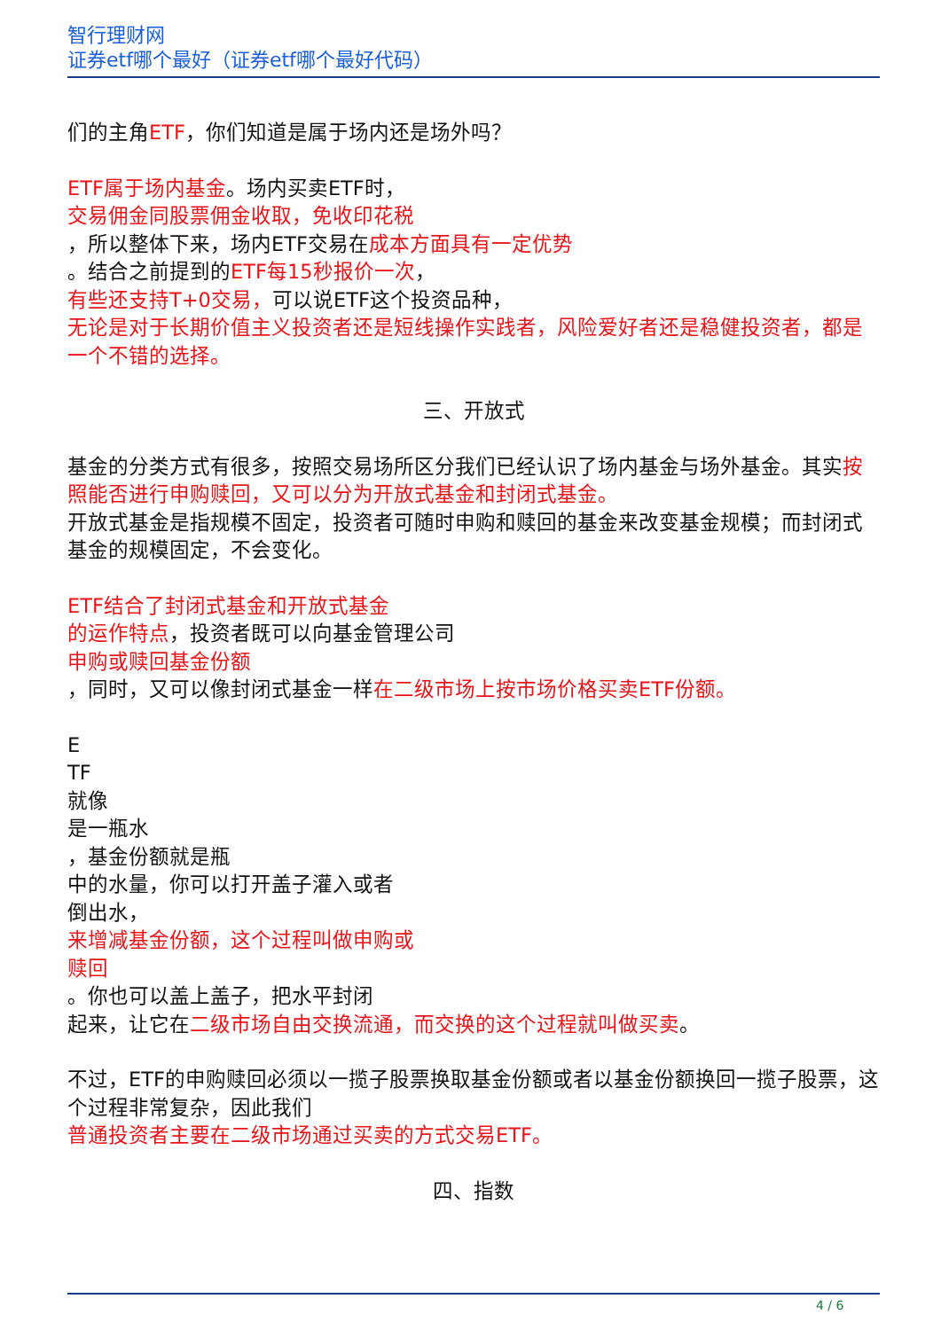智行理财网
证券etf哪个最好（证券etf哪个最好代码）
们的主角ETF，你们知道是属于场内还是场外吗？
ETF属于场内基金。场内买卖ETF时，
交易佣金同股票佣金收取，免收印花税
，所以整体下来，场内ETF交易在成本方面具有一定优势
。结合之前提到的ETF每15秒报价一次，
有些还支持T+0交易，可以说ETF这个投资品种，
无论是对于长期价值主义投资者还是短线操作实践者，风险爱好者还是稳健投资者，都是一个不错的选择。
三、开放式
基金的分类方式有很多，按照交易场所区分我们已经认识了场内基金与场外基金。其实按照能否进行申购赎回，又可以分为开放式基金和封闭式基金。
开放式基金是指规模不固定，投资者可随时申购和赎回的基金来改变基金规模；而封闭式基金的规模固定，不会变化。
ETF结合了封闭式基金和开放式基金
的运作特点，投资者既可以向基金管理公司
申购或赎回基金份额
，同时，又可以像封闭式基金一样在二级市场上按市场价格买卖ETF份额。
E
TF
就像
是一瓶水
，基金份额就是瓶
中的水量，你可以打开盖子灌入或者
倒出水，
来增减基金份额，这个过程叫做申购或
赎回
。你也可以盖上盖子，把水平封闭
起来，让它在二级市场自由交换流通，而交换的这个过程就叫做买卖。
不过，ETF的申购赎回必须以一揽子股票换取基金份额或者以基金份额换回一揽子股票，这个过程非常复杂，因此我们
普通投资者主要在二级市场通过买卖的方式交易ETF。
四、指数
4 / 6